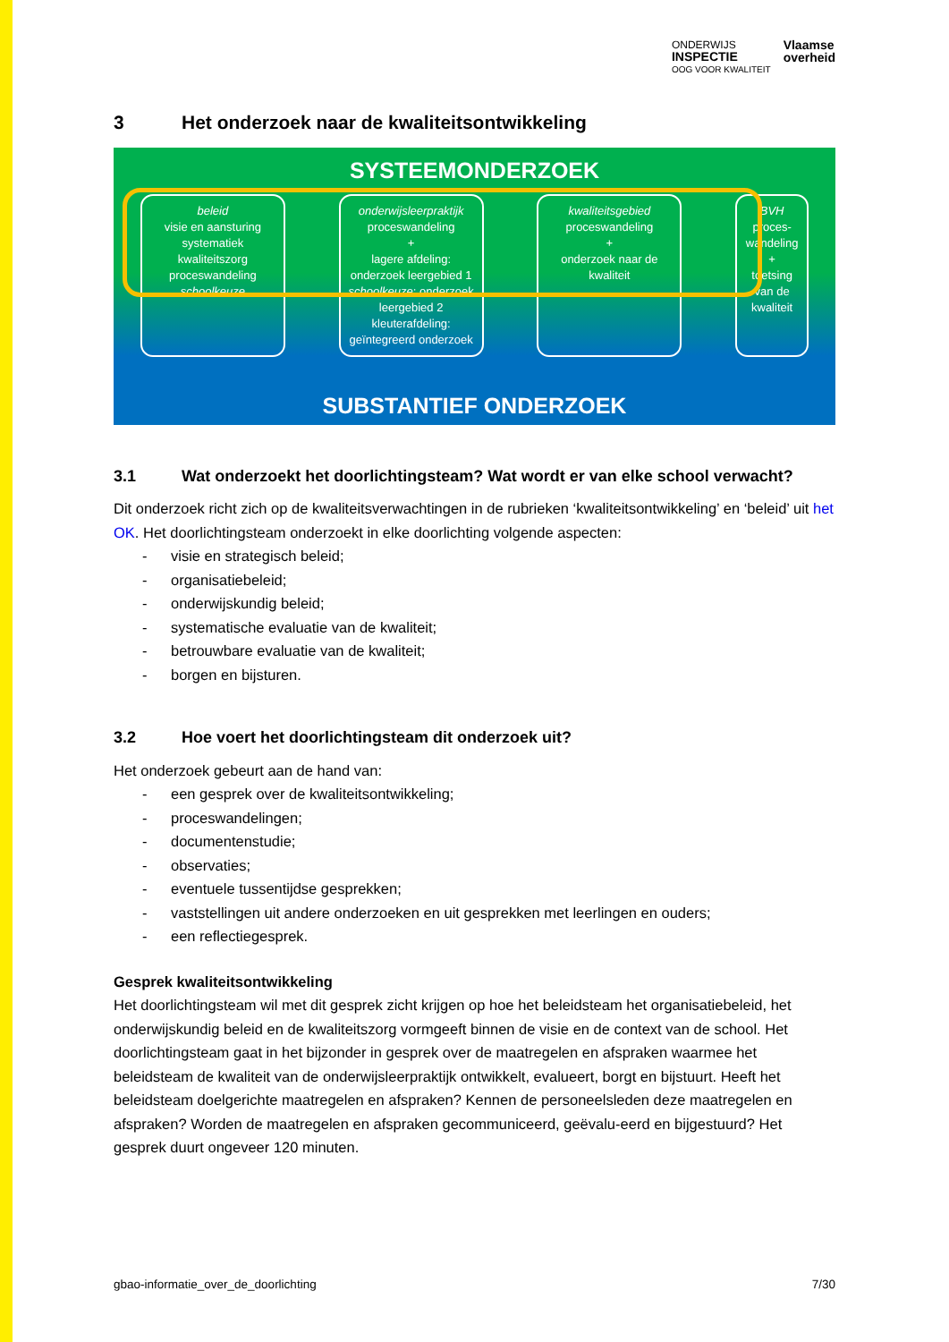ONDERWIJS
INSPECTIE
OOG VOOR KWALITEIT
Vlaamse
overheid
3 Het onderzoek naar de kwaliteitsontwikkeling
SYSTEEMONDERZOEK
beleid
visie en aansturing
systematiek kwaliteitszorg
proceswandeling schoolkeuze
onderwijsleerpraktijk
proceswandeling
+
lagere afdeling: onderzoek leergebied 1 schoolkeuze; onderzoek leergebied 2
kleuterafdeling: geïntegreerd onderzoek
kwaliteitsgebied
proceswandeling
+
onderzoek naar de kwaliteit
BVH
proces-wandeling
+
toetsing van de kwaliteit
SUBSTANTIEF ONDERZOEK
3.1 Wat onderzoekt het doorlichtingsteam? Wat wordt er van elke school verwacht?
Dit onderzoek richt zich op de kwaliteitsverwachtingen in de rubrieken ‘kwaliteitsontwikkeling’ en ‘beleid’ uit het OK. Het doorlichtingsteam onderzoekt in elke doorlichting volgende aspecten:
- visie en strategisch beleid;
- organisatiebeleid;
- onderwijskundig beleid;
- systematische evaluatie van de kwaliteit;
- betrouwbare evaluatie van de kwaliteit;
- borgen en bijsturen.
3.2 Hoe voert het doorlichtingsteam dit onderzoek uit?
Het onderzoek gebeurt aan de hand van:
- een gesprek over de kwaliteitsontwikkeling;
- proceswandelingen;
- documentenstudie;
- observaties;
- eventuele tussentijdse gesprekken;
- vaststellingen uit andere onderzoeken en uit gesprekken met leerlingen en ouders;
- een reflectiegesprek.
Gesprek kwaliteitsontwikkeling
Het doorlichtingsteam wil met dit gesprek zicht krijgen op hoe het beleidsteam het organisatiebeleid, het onderwijskundig beleid en de kwaliteitszorg vormgeeft binnen de visie en de context van de school. Het doorlichtingsteam gaat in het bijzonder in gesprek over de maatregelen en afspraken waarmee het beleidsteam de kwaliteit van de onderwijsleerpraktijk ontwikkelt, evalueert, borgt en bijstuurt. Heeft het beleidsteam doelgerichte maatregelen en afspraken? Kennen de personeelsleden deze maatregelen en afspraken? Worden de maatregelen en afspraken gecommuniceerd, geëvalu-eerd en bijgestuurd? Het gesprek duurt ongeveer 120 minuten.
gbao-informatie_over_de_doorlichting 7/30